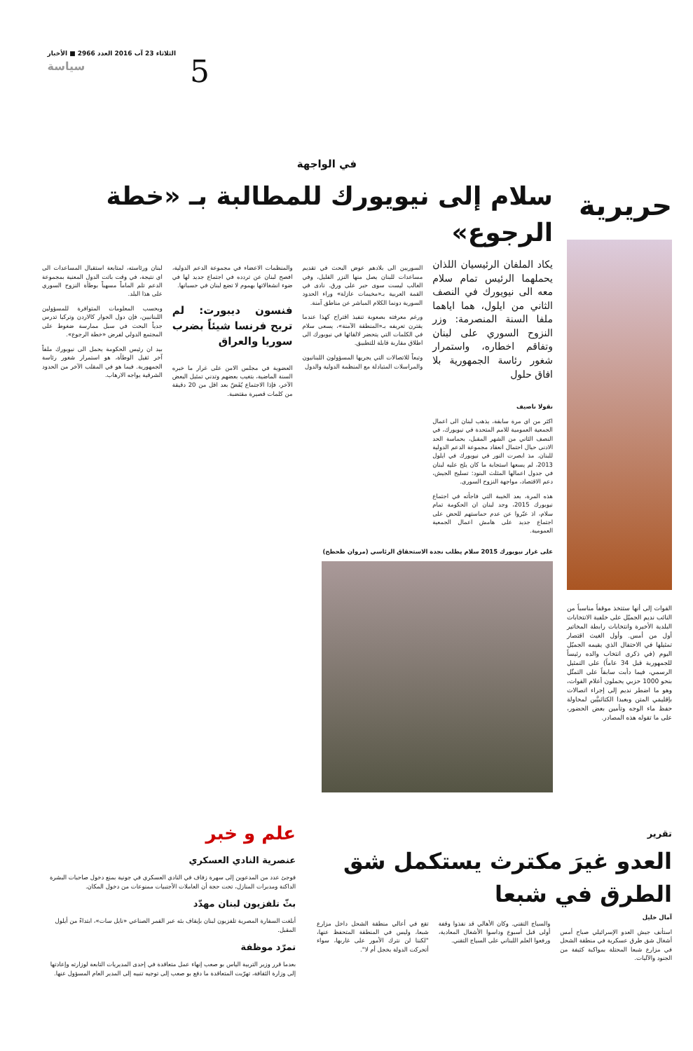الثلاثاء 23 آب 2016 العدد 2966 ■ الأخبار
سياسة
5
حريرية
القوات إلى أنها ستتخذ موقفاً مناسباً من النائب نديم الجميّل على خلفية الانتخابات البلدية الأخيرة وانتخابات رابطة المخاتير أول من أمس. وأول الغيث اقتصار تمثيلها في الاحتفال الذي يقيمه الجميّل اليوم (في ذكرى انتخاب والده رئيساً للجمهورية قبل 34 عاماً) على التمثيل الرسمي، فيما دأبت سابقاً على التمثّل بنحو 1000 حزبي يحملون أعلام القوات، وهو ما اضطر نديم إلى إجراء اتصالات بإقليمَي المتن وبعبدا الكتائبيَّين لمحاولة حفظ ماء الوجه وتأمين بعض الحضور، على ما تقوله هذه المصادر.
في الواجهة
سلام إلى نيويورك للمطالبة بـ «خطة الرجوع»
يكاد الملفان الرئيسيان اللذان يحملهما الرئيس تمام سلام معه الى نيويورك في النصف الثاني من ايلول، هما اياهما ملفا السنة المنصرمة: وزر النزوح السوري على لبنان وتفاقم اخطاره، واستمرار شغور رئاسة الجمهورية بلا افاق حلول
نقولا ناصيف
اكثر من اي مرة سابقة، يذهب لبنان الى اعمال الجمعية العمومية للامم المتحدة في نيويورك، في النصف الثاني من الشهر المقبل، بحماسة الحد الادنى حيال احتمال انعقاد مجموعة الدعم الدولية للبنان. مذ ابصرت النور في نيويورك في ايلول 2013، لم يسعها استجابة ما كان يلح عليه لبنان في جدول اعمالها المثلث البنود: تسليح الجيش، دعم الاقتصاد، مواجهة النزوح السوري.
هذه المرة، بعد الخيبة التي فاجأته في اجتماع نيويورك 2015، وجد لبنان ان الحكومة تمام سلام، اذ عبّروا عن عدم حماستهم للحض على اجتماع جديد على هامش اعمال الجمعية العمومية.
السوريين الى بلادهم عوض البحث في تقديم مساعدات للبنان يصل منها النزر القليل، وفي الغالب ليست سوى حبر على ورق. نادى في القمة العربية بـ«مخيمات عازلة» وراء الحدود السورية دونما الكلام المباشر عن مناطق آمنة.
ورغم معرفته بصعوبة تنفيذ اقتراح كهذا عندما يقترن تعريفه بـ«المنطقة الآمنة»، يسعى سلام في الكلمات التي يتحضر لالقائها في نيويورك الى اطلاق مقاربة قابلة للتطبيق.
وتبعاً للاتصالات التي يجريها المسؤولون اللبنانيون والمراسلات المتبادلة مع المنظمة الدولية والدول
والمنظمات الاعضاء في مجموعة الدعم الدولية، افصح لبنان عن تردده في اجتماع جديد لها في ضوء انشغالاتها بهموم لا تضع لبنان في حسبانها.
فنسون ديبورت: لم تربح فرنسا شيئاً بضرب سوريا والعراق
العضوية في مجلس الامن على غرار ما خبره السنة الماضية، بتغيب بعضهم وتدني تمثيل البعض الآخر، فإذا الاجتماع يُفَضّ بعد اقل من 20 دقيقة من كلمات قصيرة مقتضبة.
لبنان ورئاسته، لمتابعة استقبال المساعدات الى اي نتيجة، في وقت باتت الدول المعنية بمجموعة الدعم تلم الماماً مسهباً بوطأة النزوح السوري على هذا البلد.
وبحسب المعلومات المتوافرة للمسؤولين اللبنانيين، فإن دول الجوار كالاردن وتركيا تدرس جدياً البحث في سبل ممارسة ضغوط على المجتمع الدولي لفرض «خطة الرجوع».
بيد ان رئيس الحكومة يحمل الى نيويورك ملفاً آخر ثقيل الوطأة، هو استمرار شغور رئاسة الجمهورية. فيما هو في المقلب الآخر من الحدود الشرقية يواجه الارهاب.
على غرار نيويورك 2015 سلام يطلب نجدة الاستحقاق الرئاسي (مروان طحطح)
تقرير
العدو غيرَ مكترث يستكمل شق الطرق في شبعا
آمال خليل
استأنف جيش العدو الإسرائيلي صباح أمس أشغال شق طرق عسكرية في منطقة الشحل في مزارع شبعا المحتلة بمواكبة كثيفة من الجنود والآليات.
والسياج التقني. وكان الأهالي قد نفذوا وقفة أولى قبل أسبوع وداسوا الأشغال المعادية، ورفعوا العلم اللبناني على السياج التقني.
تقع في أعالي منطقة الشحل داخل مزارع شبعا، وليس في المنطقة المتحفظ عنها، "لكننا لن نترك الأمور على غاربها، سواء أتحركت الدولة بخجل أم لا".
علم و خبر
عنصرية النادي العسكري
فوجئ عدد من المدعوين إلى سهرة زفاف في النادي العسكري في جونية بمنع دخول صاحبات البشرة الداكنة ومدبرات المنازل، تحت حجة أن العاملات الأجنبيات ممنوعات من دخول المكان.
بثّ تلفزيون لبنان مهدّد
أبلغت السفارة المصرية تلفزيون لبنان بإيقاف بثه عبر القمر الصناعي «نايل سات»، ابتداءً من أيلول المقبل.
تمرّد موظفة
بعدما قرر وزير التربية الياس بو صعب إنهاء عمل متعاقدة في إحدى المديريات التابعة لوزارته وإعادتها إلى وزارة الثقافة، تهرّبت المتعاقدة ما دفع بو صعب إلى توجيه تنبيه إلى المدير العام المسؤول عنها.